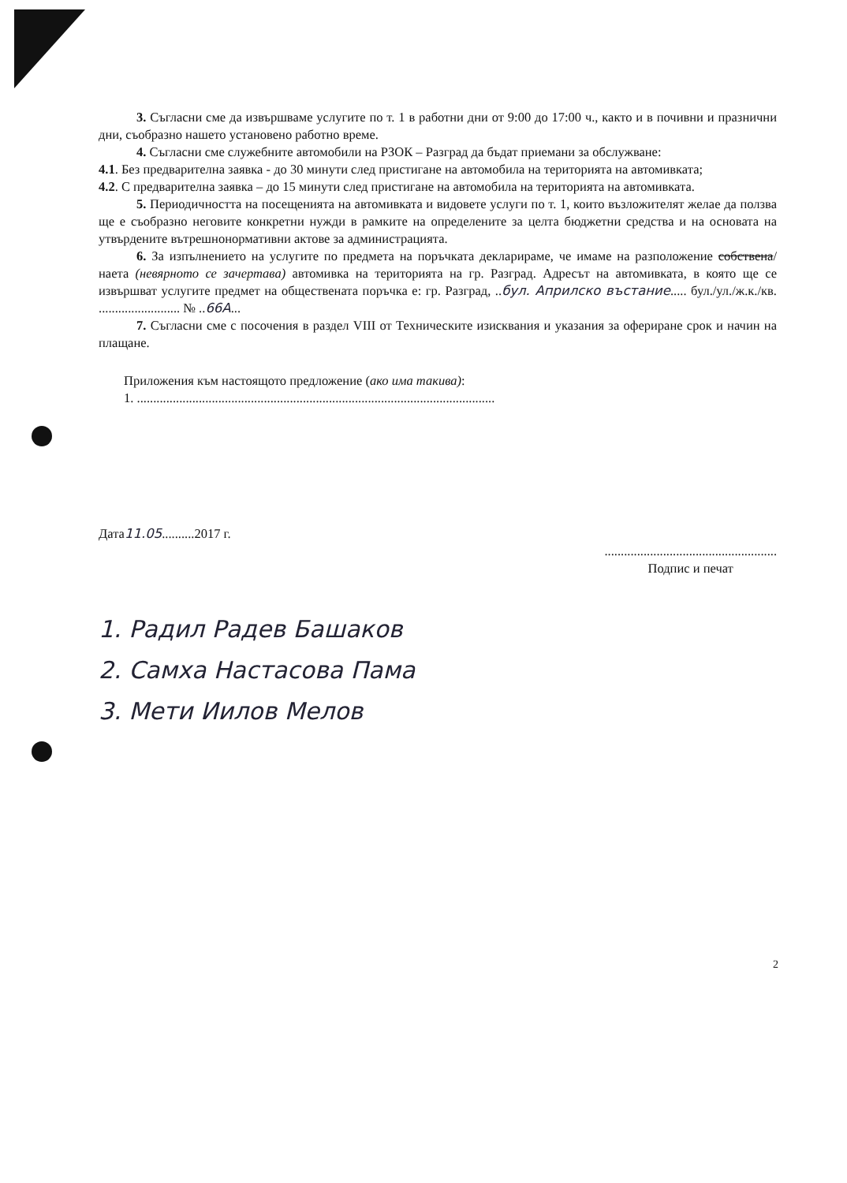3. Съгласни сме да извършваме услугите по т. 1 в работни дни от 9:00 до 17:00 ч., както и в почивни и празнични дни, съобразно нашето установено работно време.
4. Съгласни сме служебните автомобили на РЗОК – Разград да бъдат приемани за обслужване:
4.1. Без предварителна заявка - до 30 минути след пристигане на автомобила на територията на автомивката;
4.2. С предварителна заявка – до 15 минути след пристигане на автомобила на територията на автомивката.
5. Периодичността на посещенията на автомивката и видовете услуги по т. 1, които възложителят желае да ползва ще е съобразно неговите конкретни нужди в рамките на определените за целта бюджетни средства и на основата на утвърдените вътрешнонормативни актове за администрацията.
6. За изпълнението на услугите по предмета на поръчката декларираме, че имаме на разположение собствена/наета (невярното се зачертава) автомивка на територията на гр. Разград. Адресът на автомивката, в която ще се извършват услугите предмет на обществената поръчка е: гр. Разград, ..бул. Априлско въстание..... бул./ул./ж.к./кв. ......................... № ..66А...
7. Съгласни сме с посочения в раздел VIII от Техническите изисквания и указания за офериране срок и начин на плащане.
Приложения към настоящото предложение (ако има такива):
1. ..............................................................................................................
Дата11.05..........2017 г. .....................................................
Подпис и печат
1. Радил Радев Башаков
2. Самха Настасова Пама
3. Мети Иилов Мелов
2